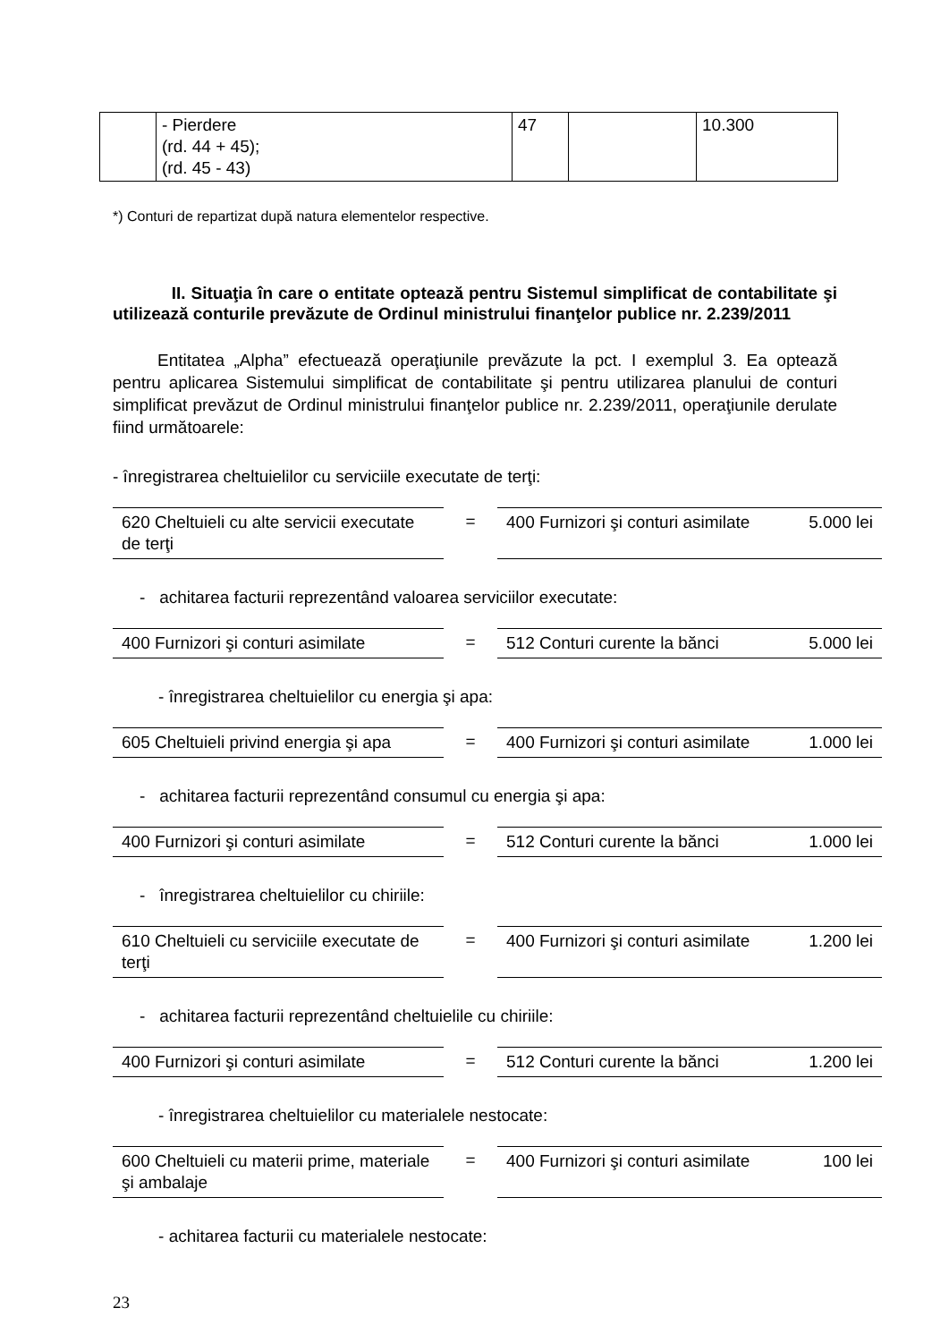| | - Pierdere (rd. 44 + 45); (rd. 45 - 43) | 47 | | 10.300 |
*) Conturi de repartizat după natura elementelor respective.
II. Situaţia în care o entitate optează pentru Sistemul simplificat de contabilitate şi utilizează conturile prevăzute de Ordinul ministrului finanţelor publice nr. 2.239/2011
Entitatea „Alpha” efectuează operaţiunile prevăzute la pct. I exemplul 3. Ea optează pentru aplicarea Sistemului simplificat de contabilitate şi pentru utilizarea planului de conturi simplificat prevăzut de Ordinul ministrului finanţelor publice nr. 2.239/2011, operaţiunile derulate fiind următoarele:
- înregistrarea cheltuielilor cu serviciile executate de terţi:
| 620 Cheltuieli cu alte servicii executate de terţi | = | 400 Furnizori şi conturi asimilate | 5.000 lei |
- achitarea facturii reprezentând valoarea serviciilor executate:
| 400 Furnizori şi conturi asimilate | = | 512 Conturi curente la bănci | 5.000 lei |
- înregistrarea cheltuielilor cu energia şi apa:
| 605 Cheltuieli privind energia şi apa | = | 400 Furnizori şi conturi asimilate | 1.000 lei |
- achitarea facturii reprezentând consumul cu energia şi apa:
| 400 Furnizori şi conturi asimilate | = | 512 Conturi curente la bănci | 1.000 lei |
- înregistrarea cheltuielilor cu chiriile:
| 610 Cheltuieli cu serviciile executate de terţi | = | 400 Furnizori şi conturi asimilate | 1.200 lei |
- achitarea facturii reprezentând cheltuielile cu chiriile:
| 400 Furnizori şi conturi asimilate | = | 512 Conturi curente la bănci | 1.200 lei |
- înregistrarea cheltuielilor cu materialele nestocate:
| 600 Cheltuieli cu materii prime, materiale şi ambalaje | = | 400 Furnizori şi conturi asimilate | 100 lei |
- achitarea facturii cu materialele nestocate:
23